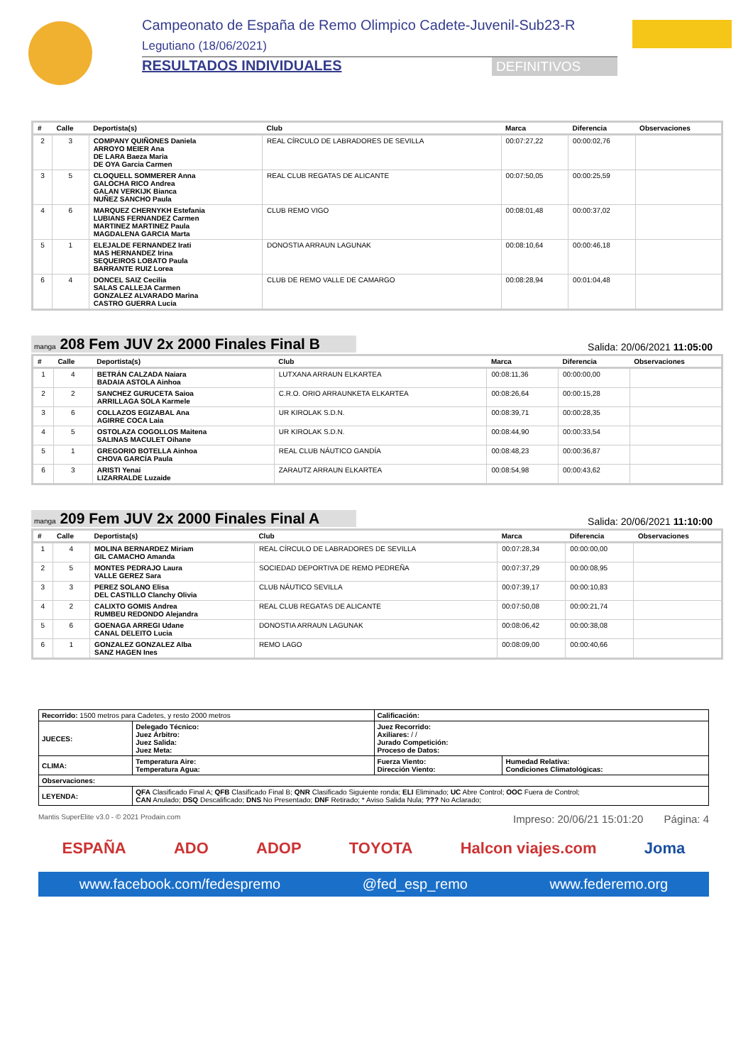Campeonato de España de Remo Olimpico Cadete-Juvenil-Sub23-R
Legutiano (18/06/2021)
RESULTADOS INDIVIDUALES DEFINITIVOS
| # | Calle | Deportista(s) | Club | Marca | Diferencia | Observaciones |
| --- | --- | --- | --- | --- | --- | --- |
| 2 | 3 | COMPANY QUIÑONES Daniela ARROYO MEIER Ana DE LARA Baeza Maria DE OYA Garcia Carmen | REAL CÍRCULO DE LABRADORES DE SEVILLA | 00:07:27,22 | 00:00:02,76 | |
| 3 | 5 | CLOQUELL SOMMERER Anna GALOCHA RICO Andrea GALAN VERKIJK Bianca NUÑEZ SANCHO Paula | REAL CLUB REGATAS DE ALICANTE | 00:07:50,05 | 00:00:25,59 | |
| 4 | 6 | MARQUEZ CHERNYKH Estefania LUBIANS FERNANDEZ Carmen MARTINEZ MARTINEZ Paula MAGDALENA GARCIA Marta | CLUB REMO VIGO | 00:08:01,48 | 00:00:37,02 | |
| 5 | 1 | ELEJALDE FERNANDEZ Irati MAS HERNANDEZ Irina SEQUEIROS LOBATO Paula BARRANTE RUIZ Lorea | DONOSTIA ARRAUN LAGUNAK | 00:08:10,64 | 00:00:46,18 | |
| 6 | 4 | DONCEL SAIZ Cecilia SALAS CALLEJA Carmen GONZALEZ ALVARADO Marina CASTRO GUERRA Lucia | CLUB DE REMO VALLE DE CAMARGO | 00:08:28,94 | 00:01:04,48 | |
manga 208 Fem JUV 2x 2000 Finales Final B
Salida: 20/06/2021 11:05:00
| # | Calle | Deportista(s) | Club | Marca | Diferencia | Observaciones |
| --- | --- | --- | --- | --- | --- | --- |
| 1 | 4 | BETRÁN CALZADA Naiara BADAIA ASTOLA Ainhoa | LUTXANA ARRAUN ELKARTEA | 00:08:11,36 | 00:00:00,00 | |
| 2 | 2 | SANCHEZ GURUCETA Saioa ARRILLAGA SOLA Karmele | C.R.O. ORIO ARRAUNKETA ELKARTEA | 00:08:26,64 | 00:00:15,28 | |
| 3 | 6 | COLLAZOS EGIZABAL Ana AGIRRE COCA Laia | UR KIROLAK S.D.N. | 00:08:39,71 | 00:00:28,35 | |
| 4 | 5 | OSTOLAZA COGOLLOS Maitena SALINAS MACULET Oihane | UR KIROLAK S.D.N. | 00:08:44,90 | 00:00:33,54 | |
| 5 | 1 | GREGORIO BOTELLA Ainhoa CHOVA GARCÍA Paula | REAL CLUB NÁUTICO GANDÍA | 00:08:48,23 | 00:00:36,87 | |
| 6 | 3 | ARISTI Yenai LIZARRALDE Luzaide | ZARAUTZ ARRAUN ELKARTEA | 00:08:54,98 | 00:00:43,62 | |
manga 209 Fem JUV 2x 2000 Finales Final A
Salida: 20/06/2021 11:10:00
| # | Calle | Deportista(s) | Club | Marca | Diferencia | Observaciones |
| --- | --- | --- | --- | --- | --- | --- |
| 1 | 4 | MOLINA BERNARDEZ Miriam GIL CAMACHO Amanda | REAL CÍRCULO DE LABRADORES DE SEVILLA | 00:07:28,34 | 00:00:00,00 | |
| 2 | 5 | MONTES PEDRAJO Laura VALLE GEREZ Sara | SOCIEDAD DEPORTIVA DE REMO PEDREÑA | 00:07:37,29 | 00:00:08,95 | |
| 3 | 3 | PEREZ SOLANO Elisa DEL CASTILLO Clanchy Olivia | CLUB NÁUTICO SEVILLA | 00:07:39,17 | 00:00:10,83 | |
| 4 | 2 | CALIXTO GOMIS Andrea RUMBEU REDONDO Alejandra | REAL CLUB REGATAS DE ALICANTE | 00:07:50,08 | 00:00:21,74 | |
| 5 | 6 | GOENAGA ARREGI Udane CANAL DELEITO Lucia | DONOSTIA ARRAUN LAGUNAK | 00:08:06,42 | 00:00:38,08 | |
| 6 | 1 | GONZALEZ GONZALEZ Alba SANZ HAGEN Ines | REMO LAGO | 00:08:09,00 | 00:00:40,66 | |
| Recorrido: 1500 metros para Cadetes, y resto 2000 metros | | Calificación: | |
| JUECES: | Delegado Técnico: Juez Árbitro: Juez Salida: Juez Meta: | Juez Recorrido: Axiliares: / / Jurado Competición: Proceso de Datos: | |
| CLIMA: | Temperatura Aire: Temperatura Agua: | Fuerza Viento: Dirección Viento: | Humedad Relativa: Condiciones Climatológicas: |
| Observaciones: | | | |
| LEYENDA: | QFA Clasificado Final A; QFB Clasificado Final B; QNR Clasificado Siguiente ronda; ELI Eliminado; UC Abre Control; OOC Fuera de Control; CAN Anulado; DSQ Descalificado; DNS No Presentado; DNF Retirado; * Aviso Salida Nula; ??? No Aclarado; | | |
Mantis SuperElite v3.0 - © 2021 Prodain.com Impreso: 20/06/21 15:01:20 Página: 4
ESPAÑA ADO ADOP TOYOTA Halcon viajes.com Joma
www.facebook.com/fedespremo @fed_esp_remo www.federemo.org